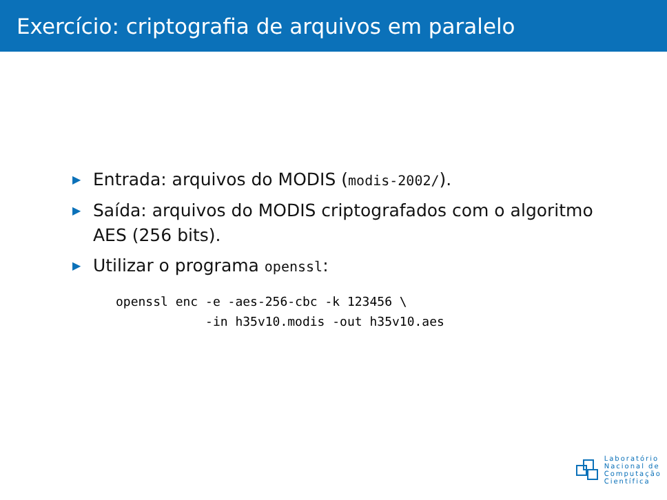Exercício: criptografia de arquivos em paralelo
▶ Entrada: arquivos do MODIS (modis-2002/).
▶ Saída: arquivos do MODIS criptografados com o algoritmo AES (256 bits).
▶ Utilizar o programa openssl:
openssl enc -e -aes-256-cbc -k 123456 \
            -in h35v10.modis -out h35v10.aes
Laboratório
Nacional de
Computação
Científica